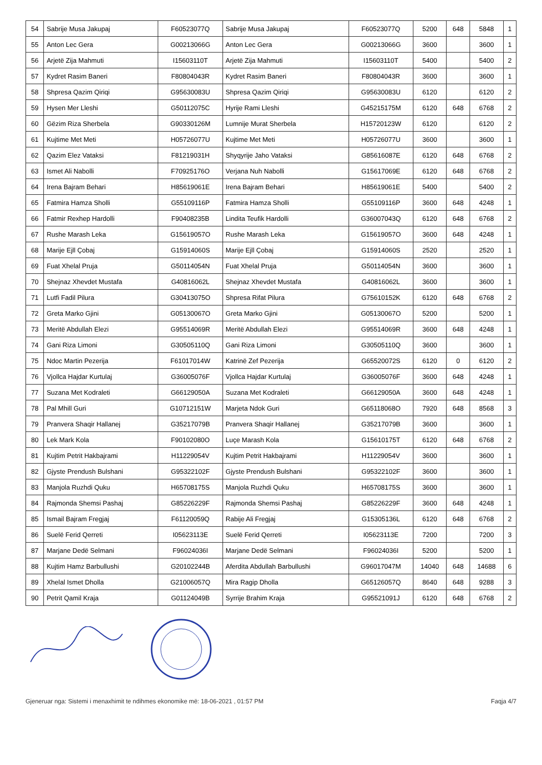| 54 | Sabrije Musa Jakupaj | F60523077Q | Sabrije Musa Jakupaj | F60523077Q | 5200 | 648 | 5848 | 1 |
| 55 | Anton Lec Gera | G00213066G | Anton Lec Gera | G00213066G | 3600 | | 3600 | 1 |
| 56 | Arjetë Zija Mahmuti | I15603110T | Arjetë Zija Mahmuti | I15603110T | 5400 | | 5400 | 2 |
| 57 | Kydret Rasim Baneri | F80804043R | Kydret Rasim Baneri | F80804043R | 3600 | | 3600 | 1 |
| 58 | Shpresa Qazim Qiriqi | G95630083U | Shpresa Qazim Qiriqi | G95630083U | 6120 | | 6120 | 2 |
| 59 | Hysen Mer Lleshi | G50112075C | Hyrije Rami Lleshi | G45215175M | 6120 | 648 | 6768 | 2 |
| 60 | Gëzim Riza Sherbela | G90330126M | Lumnije Murat Sherbela | H15720123W | 6120 | | 6120 | 2 |
| 61 | Kujtime Met Meti | H05726077U | Kujtime Met Meti | H05726077U | 3600 | | 3600 | 1 |
| 62 | Qazim Elez Vataksi | F81219031H | Shyqyrije Jaho Vataksi | G85616087E | 6120 | 648 | 6768 | 2 |
| 63 | Ismet Ali Nabolli | F70925176O | Verjana Nuh Nabolli | G15617069E | 6120 | 648 | 6768 | 2 |
| 64 | Irena Bajram Behari | H85619061E | Irena Bajram Behari | H85619061E | 5400 | | 5400 | 2 |
| 65 | Fatmira Hamza Sholli | G55109116P | Fatmira Hamza Sholli | G55109116P | 3600 | 648 | 4248 | 1 |
| 66 | Fatmir Rexhep Hardolli | F90408235B | Lindita Teufik Hardolli | G36007043Q | 6120 | 648 | 6768 | 2 |
| 67 | Rushe Marash Leka | G15619057O | Rushe Marash Leka | G15619057O | 3600 | 648 | 4248 | 1 |
| 68 | Marije Ejll Çobaj | G15914060S | Marije Ejll Çobaj | G15914060S | 2520 | | 2520 | 1 |
| 69 | Fuat Xhelal Pruja | G50114054N | Fuat Xhelal Pruja | G50114054N | 3600 | | 3600 | 1 |
| 70 | Shejnaz Xhevdet Mustafa | G40816062L | Shejnaz Xhevdet Mustafa | G40816062L | 3600 | | 3600 | 1 |
| 71 | Lutfi Fadil Pilura | G30413075O | Shpresa Rifat Pilura | G75610152K | 6120 | 648 | 6768 | 2 |
| 72 | Greta Marko Gjini | G05130067O | Greta Marko Gjini | G05130067O | 5200 | | 5200 | 1 |
| 73 | Meritë Abdullah Elezi | G95514069R | Meritë Abdullah Elezi | G95514069R | 3600 | 648 | 4248 | 1 |
| 74 | Gani Riza Limoni | G30505110Q | Gani Riza Limoni | G30505110Q | 3600 | | 3600 | 1 |
| 75 | Ndoc Martin Pezerija | F61017014W | Katrinë Zef Pezerija | G65520072S | 6120 | 0 | 6120 | 2 |
| 76 | Vjollca Hajdar Kurtulaj | G36005076F | Vjollca Hajdar Kurtulaj | G36005076F | 3600 | 648 | 4248 | 1 |
| 77 | Suzana Met Kodraleti | G66129050A | Suzana Met Kodraleti | G66129050A | 3600 | 648 | 4248 | 1 |
| 78 | Pal Mhill Guri | G10712151W | Marjeta Ndok Guri | G65118068O | 7920 | 648 | 8568 | 3 |
| 79 | Pranvera Shaqir Hallanej | G35217079B | Pranvera Shaqir Hallanej | G35217079B | 3600 | | 3600 | 1 |
| 80 | Lek Mark Kola | F90102080O | Luçe Marash Kola | G15610175T | 6120 | 648 | 6768 | 2 |
| 81 | Kujtim Petrit Hakbajrami | H11229054V | Kujtim Petrit Hakbajrami | H11229054V | 3600 | | 3600 | 1 |
| 82 | Gjyste Prendush Bulshani | G95322102F | Gjyste Prendush Bulshani | G95322102F | 3600 | | 3600 | 1 |
| 83 | Manjola Ruzhdi Quku | H65708175S | Manjola Ruzhdi Quku | H65708175S | 3600 | | 3600 | 1 |
| 84 | Rajmonda Shemsi Pashaj | G85226229F | Rajmonda Shemsi Pashaj | G85226229F | 3600 | 648 | 4248 | 1 |
| 85 | Ismail Bajram Fregjaj | F61120059Q | Rabije Ali Fregjaj | G15305136L | 6120 | 648 | 6768 | 2 |
| 86 | Suelë Ferid Qerreti | I05623113E | Suelë Ferid Qerreti | I05623113E | 7200 | | 7200 | 3 |
| 87 | Marjane Dedë Selmani | F96024036I | Marjane Dedë Selmani | F96024036I | 5200 | | 5200 | 1 |
| 88 | Kujtim Hamz Barbullushi | G20102244B | Aferdita Abdullah Barbullushi | G96017047M | 14040 | 648 | 14688 | 6 |
| 89 | Xhelal Ismet Dholla | G21006057Q | Mira Ragip Dholla | G65126057Q | 8640 | 648 | 9288 | 3 |
| 90 | Petrit Qamil Kraja | G01124049B | Syrrije Brahim Kraja | G95521091J | 6120 | 648 | 6768 | 2 |
Gjeneruar nga: Sistemi i menaxhimit te ndihmes ekonomike më: 18-06-2021 , 01:57 PM Faqja 4/7